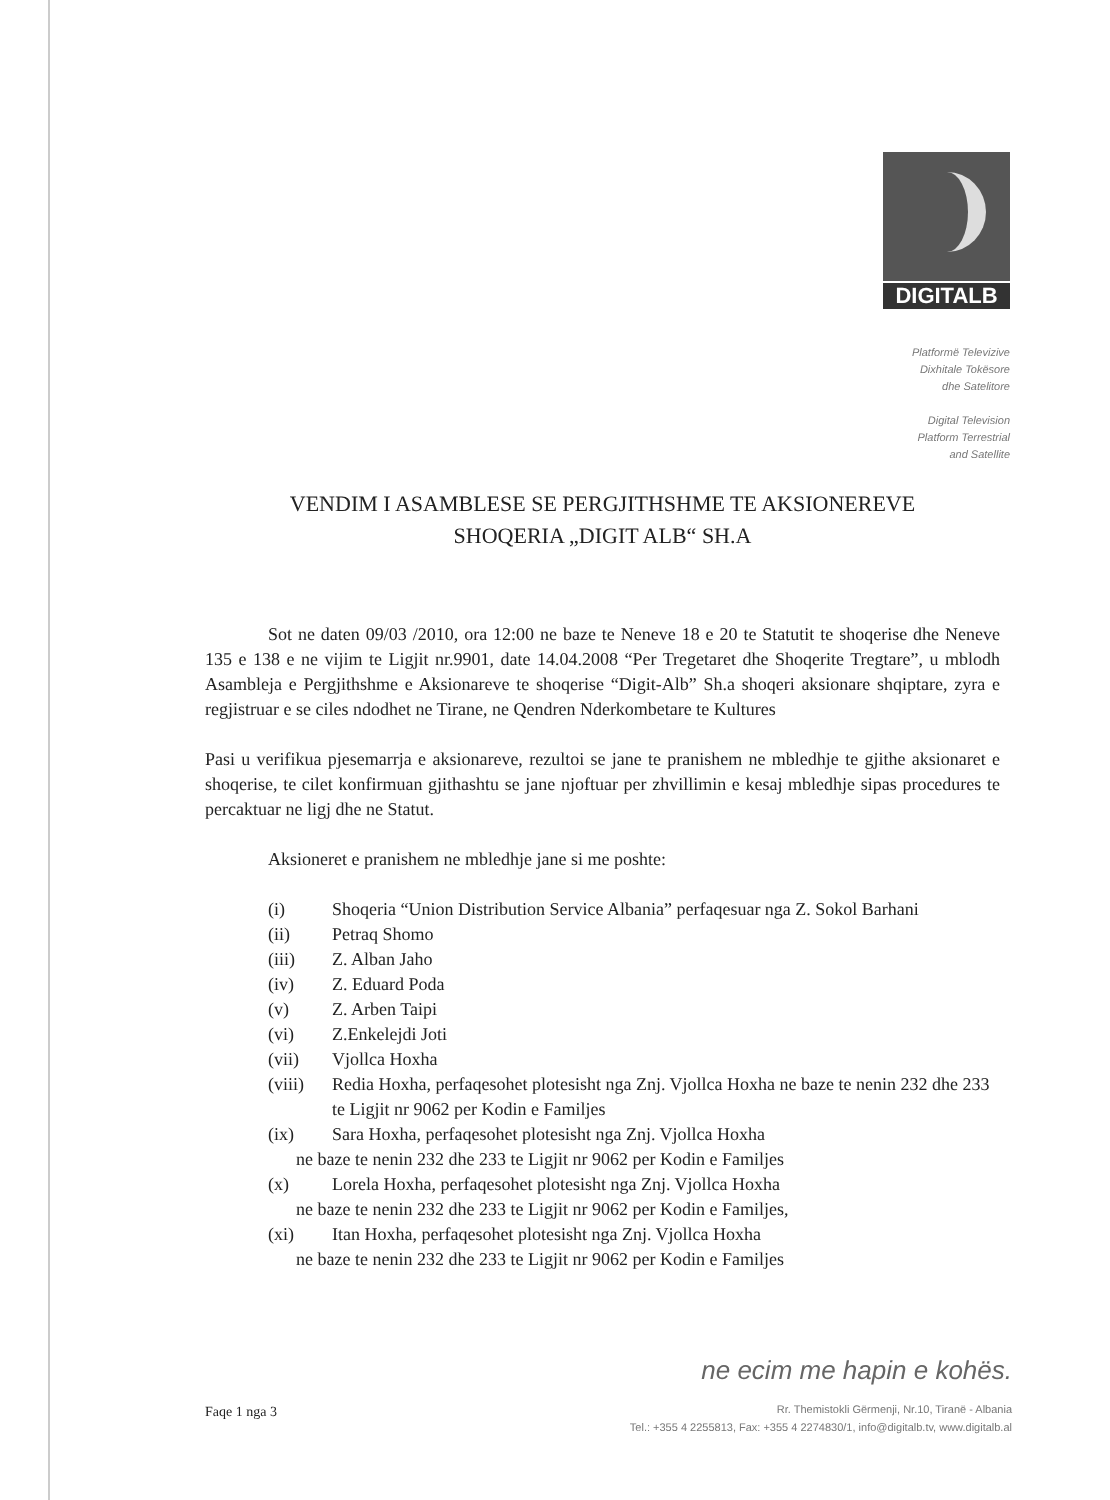DIGITALB
Platformë Televizive
Dixhitale Tokësore
dhe Satelitore
Digital Television
Platform Terrestrial
and Satellite
VENDIM I ASAMBLESE SE PERGJITHSHME TE AKSIONEREVE
SHOQERIA „DIGIT ALB“ SH.A
Sot ne daten 09/03 /2010, ora 12:00 ne baze te Neneve 18 e 20 te Statutit te shoqerise dhe Neneve 135 e 138 e ne vijim te Ligjit nr.9901, date 14.04.2008 “Per Tregetaret dhe Shoqerite Tregtare”, u mblodh Asambleja e Pergjithshme e Aksionareve te shoqerise “Digit-Alb” Sh.a shoqeri aksionare shqiptare, zyra e regjistruar e se ciles ndodhet ne Tirane, ne Qendren Nderkombetare te Kultures
Pasi u verifikua pjesemarrja e aksionareve, rezultoi se jane te pranishem ne mbledhje te gjithe aksionaret e shoqerise, te cilet konfirmuan gjithashtu se jane njoftuar per zhvillimin e kesaj mbledhje sipas procedures te percaktuar ne ligj dhe ne Statut.
Aksioneret e pranishem ne mbledhje jane si me poshte:
(i) Shoqeria “Union Distribution Service Albania” perfaqesuar nga Z. Sokol Barhani
(ii) Petraq Shomo
(iii) Z. Alban Jaho
(iv) Z. Eduard Poda
(v) Z. Arben Taipi
(vi) Z.Enkelejdi Joti
(vii) Vjollca Hoxha
(viii) Redia Hoxha, perfaqesohet plotesisht nga Znj. Vjollca Hoxha ne baze te nenin 232 dhe 233 te Ligjit nr 9062 per Kodin e Familjes
(ix) Sara Hoxha, perfaqesohet plotesisht nga Znj. Vjollca Hoxha
ne baze te nenin 232 dhe 233 te Ligjit nr 9062 per Kodin e Familjes
(x) Lorela Hoxha, perfaqesohet plotesisht nga Znj. Vjollca Hoxha
ne baze te nenin 232 dhe 233 te Ligjit nr 9062 per Kodin e Familjes,
(xi) Itan Hoxha, perfaqesohet plotesisht nga Znj. Vjollca Hoxha
ne baze te nenin 232 dhe 233 te Ligjit nr 9062 per Kodin e Familjes
ne ecim me hapin e kohës.
Faqe 1 nga 3
Rr. Themistokli Gërmenji, Nr.10, Tiranë - Albania
Tel.: +355 4 2255813, Fax: +355 4 2274830/1, info@digitalb.tv, www.digitalb.al